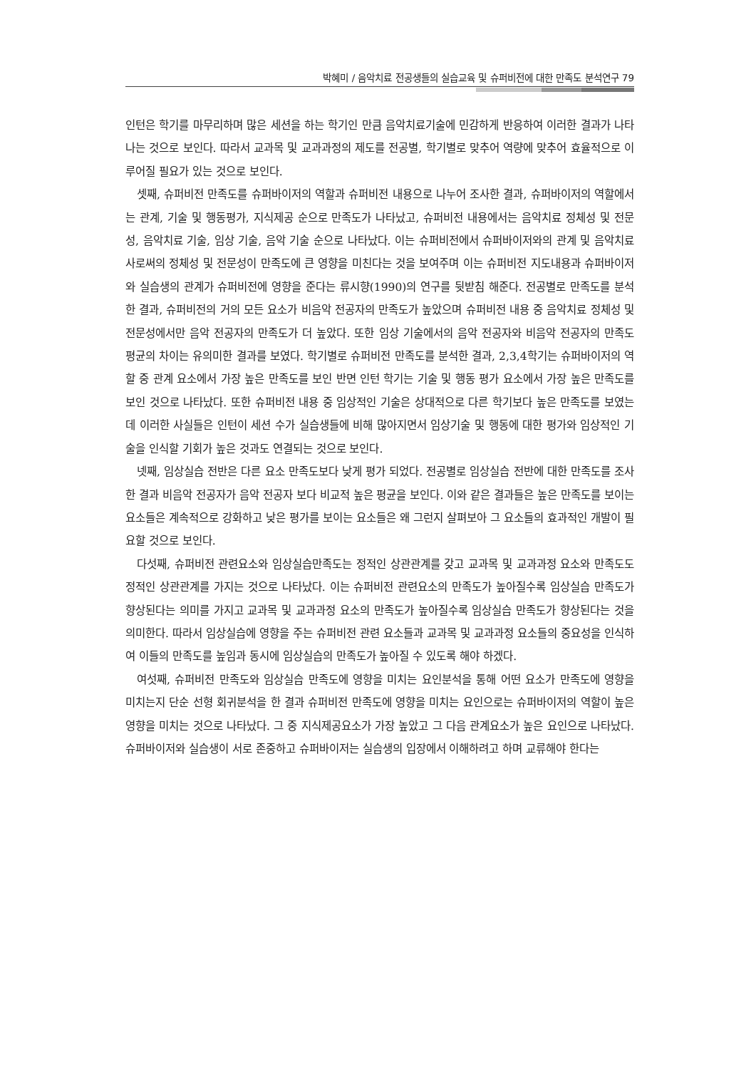박혜미 / 음악치료 전공생들의 실습교육 및 슈퍼비전에 대한 만족도 분석연구 79
인턴은 학기를 마무리하며 많은 세션을 하는 학기인 만큼 음악치료기술에 민감하게 반응하여 이러한 결과가 나타나는 것으로 보인다. 따라서 교과목 및 교과과정의 제도를 전공별, 학기별로 맞추어 역량에 맞추어 효율적으로 이루어질 필요가 있는 것으로 보인다.
셋째, 슈퍼비전 만족도를 슈퍼바이저의 역할과 슈퍼비전 내용으로 나누어 조사한 결과, 슈퍼바이저의 역할에서는 관계, 기술 및 행동평가, 지식제공 순으로 만족도가 나타났고, 슈퍼비전 내용에서는 음악치료 정체성 및 전문성, 음악치료 기술, 임상 기술, 음악 기술 순으로 나타났다. 이는 슈퍼비전에서 슈퍼바이저와의 관계 및 음악치료사로써의 정체성 및 전문성이 만족도에 큰 영향을 미친다는 것을 보여주며 이는 슈퍼비전 지도내용과 슈퍼바이저와 실습생의 관계가 슈퍼비전에 영향을 준다는 류시향(1990)의 연구를 뒷받침 해준다. 전공별로 만족도를 분석한 결과, 슈퍼비전의 거의 모든 요소가 비음악 전공자의 만족도가 높았으며 슈퍼비전 내용 중 음악치료 정체성 및 전문성에서만 음악 전공자의 만족도가 더 높았다. 또한 임상 기술에서의 음악 전공자와 비음악 전공자의 만족도 평균의 차이는 유의미한 결과를 보였다. 학기별로 슈퍼비전 만족도를 분석한 결과, 2,3,4학기는 슈퍼바이저의 역할 중 관계 요소에서 가장 높은 만족도를 보인 반면 인턴 학기는 기술 및 행동 평가 요소에서 가장 높은 만족도를 보인 것으로 나타났다. 또한 슈퍼비전 내용 중 임상적인 기술은 상대적으로 다른 학기보다 높은 만족도를 보였는데 이러한 사실들은 인턴이 세션 수가 실습생들에 비해 많아지면서 임상기술 및 행동에 대한 평가와 임상적인 기술을 인식할 기회가 높은 것과도 연결되는 것으로 보인다.
넷째, 임상실습 전반은 다른 요소 만족도보다 낮게 평가 되었다. 전공별로 임상실습 전반에 대한 만족도를 조사한 결과 비음악 전공자가 음악 전공자 보다 비교적 높은 평균을 보인다. 이와 같은 결과들은 높은 만족도를 보이는 요소들은 계속적으로 강화하고 낮은 평가를 보이는 요소들은 왜 그런지 살펴보아 그 요소들의 효과적인 개발이 필요할 것으로 보인다.
다섯째, 슈퍼비전 관련요소와 임상실습만족도는 정적인 상관관계를 갖고 교과목 및 교과과정 요소와 만족도도 정적인 상관관계를 가지는 것으로 나타났다. 이는 슈퍼비전 관련요소의 만족도가 높아질수록 임상실습 만족도가 향상된다는 의미를 가지고 교과목 및 교과과정 요소의 만족도가 높아질수록 임상실습 만족도가 향상된다는 것을 의미한다. 따라서 임상실습에 영향을 주는 슈퍼비전 관련 요소들과 교과목 및 교과과정 요소들의 중요성을 인식하여 이들의 만족도를 높임과 동시에 임상실습의 만족도가 높아질 수 있도록 해야 하겠다.
여섯째, 슈퍼비전 만족도와 임상실습 만족도에 영향을 미치는 요인분석을 통해 어떤 요소가 만족도에 영향을 미치는지 단순 선형 회귀분석을 한 결과 슈퍼비전 만족도에 영향을 미치는 요인으로는 슈퍼바이저의 역할이 높은 영향을 미치는 것으로 나타났다. 그 중 지식제공요소가 가장 높았고 그 다음 관계요소가 높은 요인으로 나타났다. 슈퍼바이저와 실습생이 서로 존중하고 슈퍼바이저는 실습생의 입장에서 이해하려고 하며 교류해야 한다는